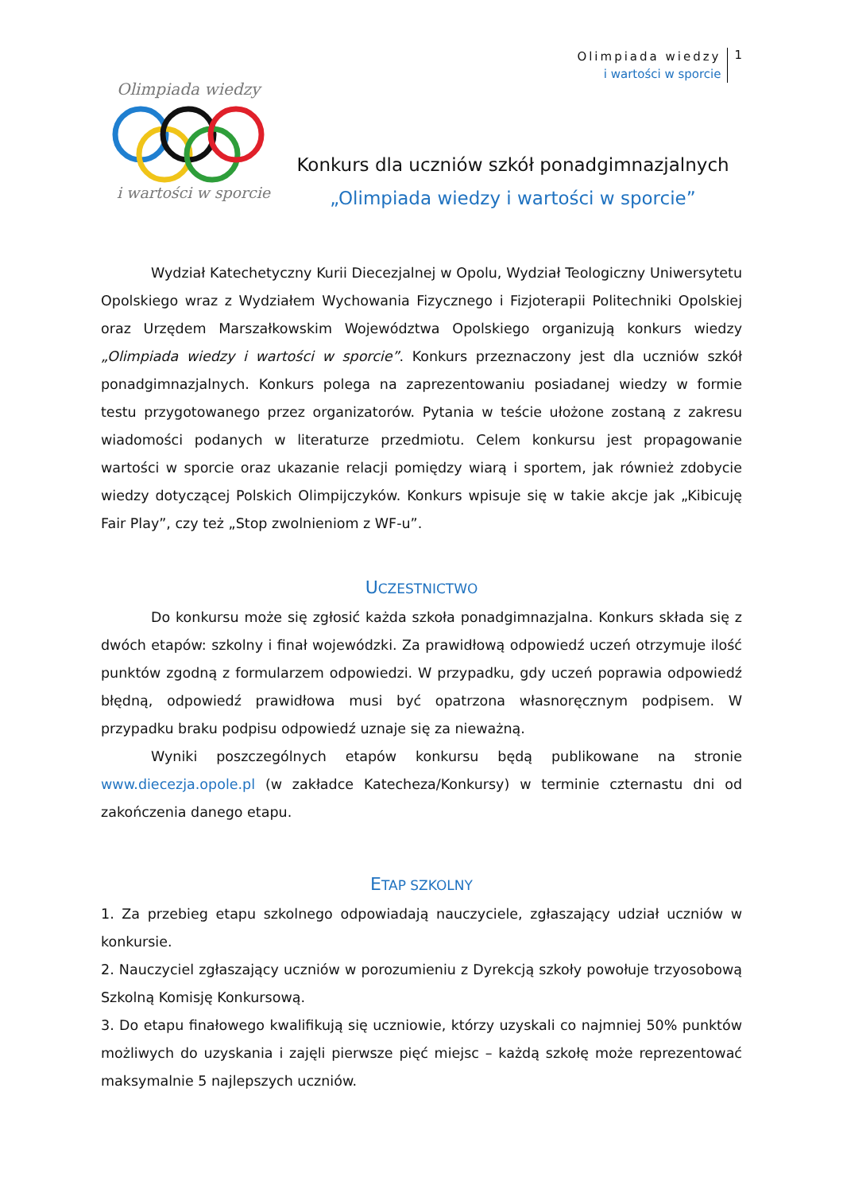Olimpiada wiedzy
i wartości w sporcie
1
Olimpiada wiedzy
i wartości w sporcie
Konkurs dla uczniów szkół ponadgimnazjalnych
„Olimpiada wiedzy i wartości w sporcie”
Wydział Katechetyczny Kurii Diecezjalnej w Opolu, Wydział Teologiczny Uniwersytetu Opolskiego wraz z Wydziałem Wychowania Fizycznego i Fizjoterapii Politechniki Opolskiej oraz Urzędem Marszałkowskim Województwa Opolskiego organizują konkurs wiedzy „Olimpiada wiedzy i wartości w sporcie”. Konkurs przeznaczony jest dla uczniów szkół ponadgimnazjalnych. Konkurs polega na zaprezentowaniu posiadanej wiedzy w formie testu przygotowanego przez organizatorów. Pytania w teście ułożone zostaną z zakresu wiadomości podanych w literaturze przedmiotu. Celem konkursu jest propagowanie wartości w sporcie oraz ukazanie relacji pomiędzy wiarą i sportem, jak również zdobycie wiedzy dotyczącej Polskich Olimpijczyków. Konkurs wpisuje się w takie akcje jak „Kibicuję Fair Play”, czy też „Stop zwolnieniom z WF-u”.
UCZESTNICTWO
Do konkursu może się zgłosić każda szkoła ponadgimnazjalna. Konkurs składa się z dwóch etapów: szkolny i finał wojewódzki. Za prawidłową odpowiedź uczeń otrzymuje ilość punktów zgodną z formularzem odpowiedzi. W przypadku, gdy uczeń poprawia odpowiedź błędną, odpowiedź prawidłowa musi być opatrzona własnoręcznym podpisem. W przypadku braku podpisu odpowiedź uznaje się za nieważną.
Wyniki poszczególnych etapów konkursu będą publikowane na stronie www.diecezja.opole.pl (w zakładce Katecheza/Konkursy) w terminie czternastu dni od zakończenia danego etapu.
ETAP SZKOLNY
1. Za przebieg etapu szkolnego odpowiadają nauczyciele, zgłaszający udział uczniów w konkursie.
2. Nauczyciel zgłaszający uczniów w porozumieniu z Dyrekcją szkoły powołuje trzyosobową Szkolną Komisję Konkursową.
3. Do etapu finałowego kwalifikują się uczniowie, którzy uzyskali co najmniej 50% punktów możliwych do uzyskania i zajęli pierwsze pięć miejsc – każdą szkołę może reprezentować maksymalnie 5 najlepszych uczniów.